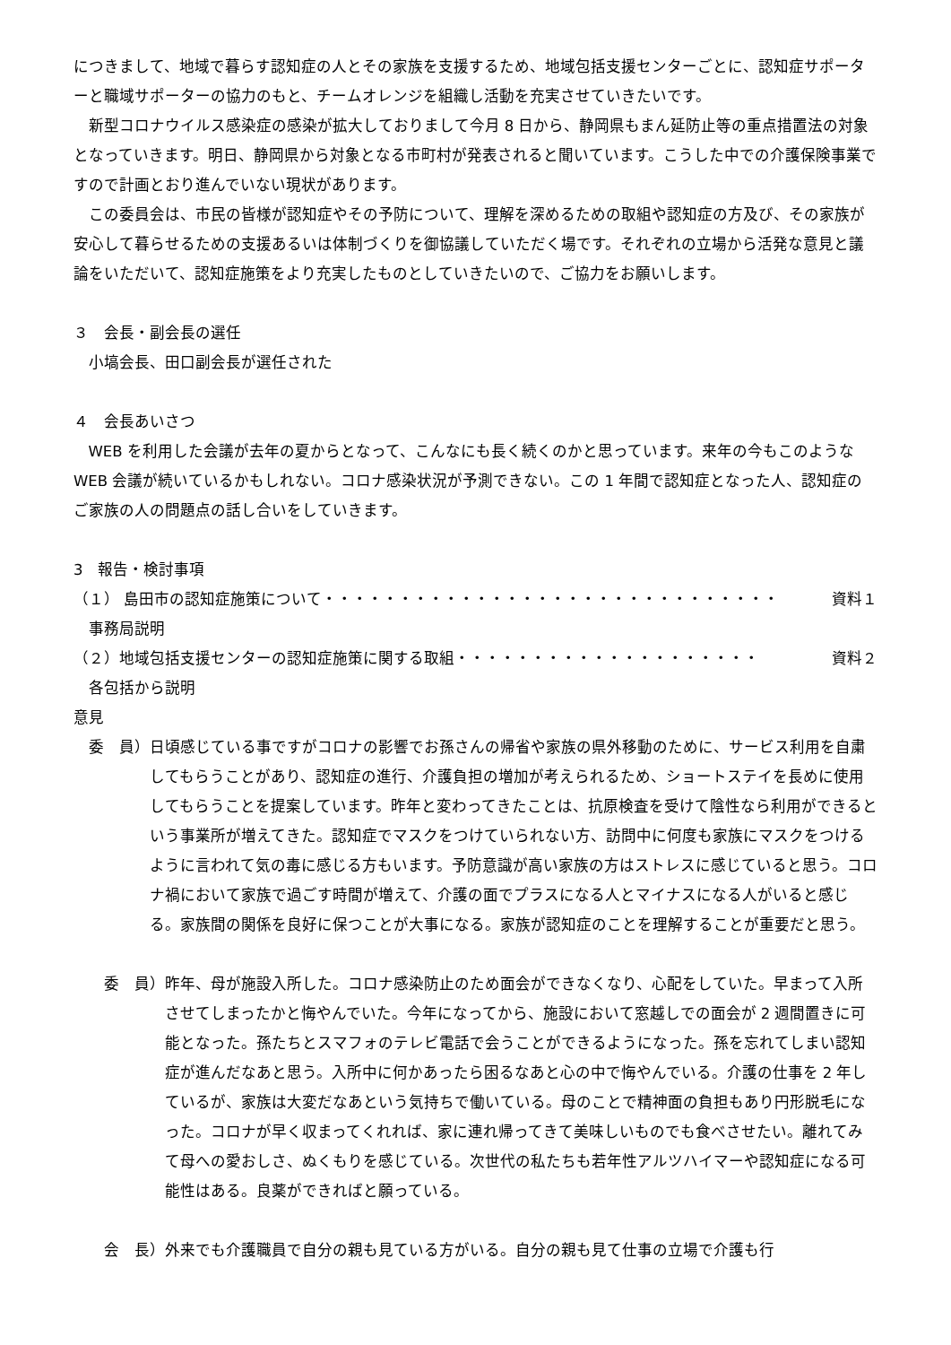につきまして、地域で暮らす認知症の人とその家族を支援するため、地域包括支援センターごとに、認知症サポーターと職域サポーターの協力のもと、チームオレンジを組織し活動を充実させていきたいです。
新型コロナウイルス感染症の感染が拡大しておりまして今月 8 日から、静岡県もまん延防止等の重点措置法の対象となっていきます。明日、静岡県から対象となる市町村が発表されると聞いています。こうした中での介護保険事業ですので計画とおり進んでいない現状があります。
この委員会は、市民の皆様が認知症やその予防について、理解を深めるための取組や認知症の方及び、その家族が安心して暮らせるための支援あるいは体制づくりを御協議していただく場です。それぞれの立場から活発な意見と議論をいただいて、認知症施策をより充実したものとしていきたいので、ご協力をお願いします。
３　会長・副会長の選任
小塙会長、田口副会長が選任された
４　会長あいさつ
WEB を利用した会議が去年の夏からとなって、こんなにも長く続くのかと思っています。来年の今もこのような WEB 会議が続いているかもしれない。コロナ感染状況が予測できない。この 1 年間で認知症となった人、認知症のご家族の人の問題点の話し合いをしていきます。
3　報告・検討事項
（１） 島田市の認知症施策について・・・・・・・・・・・・・・・・・・・・・・・・・・・・・・ 資料１
事務局説明
（２）地域包括支援センターの認知症施策に関する取組・・・・・・・・・・・・・・・・・・・・ 資料２
各包括から説明
意見
委　員） 日頃感じている事ですがコロナの影響でお孫さんの帰省や家族の県外移動のために、サービス利用を自粛してもらうことがあり、認知症の進行、介護負担の増加が考えられるため、ショートステイを長めに使用してもらうことを提案しています。昨年と変わってきたことは、抗原検査を受けて陰性なら利用ができるという事業所が増えてきた。認知症でマスクをつけていられない方、訪問中に何度も家族にマスクをつけるように言われて気の毒に感じる方もいます。予防意識が高い家族の方はストレスに感じていると思う。コロナ禍において家族で過ごす時間が増えて、介護の面でプラスになる人とマイナスになる人がいると感じる。家族間の関係を良好に保つことが大事になる。家族が認知症のことを理解することが重要だと思う。
　委　員） 昨年、母が施設入所した。コロナ感染防止のため面会ができなくなり、心配をしていた。早まって入所させてしまったかと悔やんでいた。今年になってから、施設において窓越しでの面会が 2 週間置きに可能となった。孫たちとスマフォのテレビ電話で会うことができるようになった。孫を忘れてしまい認知症が進んだなあと思う。入所中に何かあったら困るなあと心の中で悔やんでいる。介護の仕事を 2 年しているが、家族は大変だなあという気持ちで働いている。母のことで精神面の負担もあり円形脱毛になった。コロナが早く収まってくれれば、家に連れ帰ってきて美味しいものでも食べさせたい。離れてみて母への愛おしさ、ぬくもりを感じている。次世代の私たちも若年性アルツハイマーや認知症になる可能性はある。良薬ができればと願っている。
　会　長） 外来でも介護職員で自分の親も見ている方がいる。自分の親も見て仕事の立場で介護も行